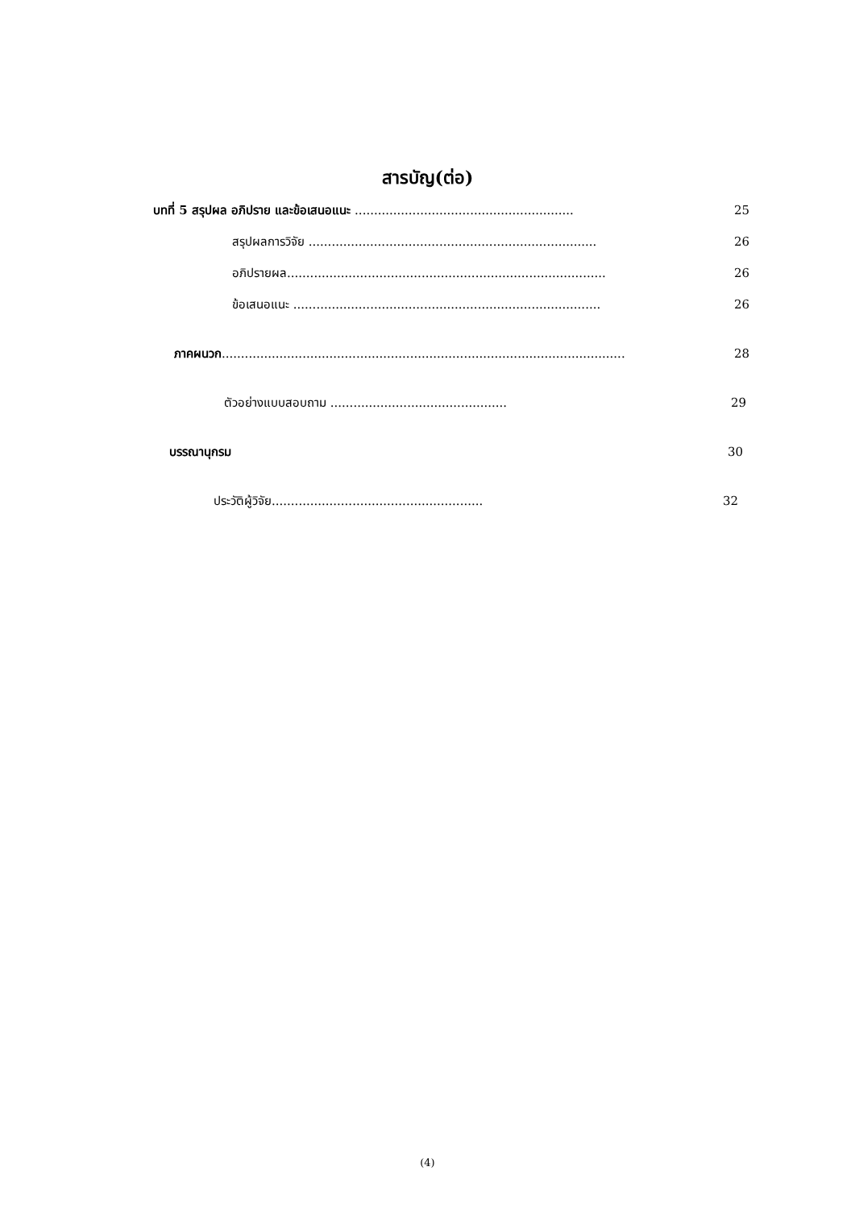สารบัญ(ต่อ)
บทที่ 5 สรุปผล อภิปราย และข้อเสนอแนะ ......................................................... 25
สรุปผลการวิจัย ........................................................................... 26
อภิปรายผล................................................................................... 26
ข้อเสนอแนะ ................................................................................ 26
ภาคผนวก......................................................................................................... 28
ตัวอย่างแบบสอบถาม .............................................. 29
บรรณานุกรม 30
ประวัติผู้วิจัย....................................................... 32
(4)